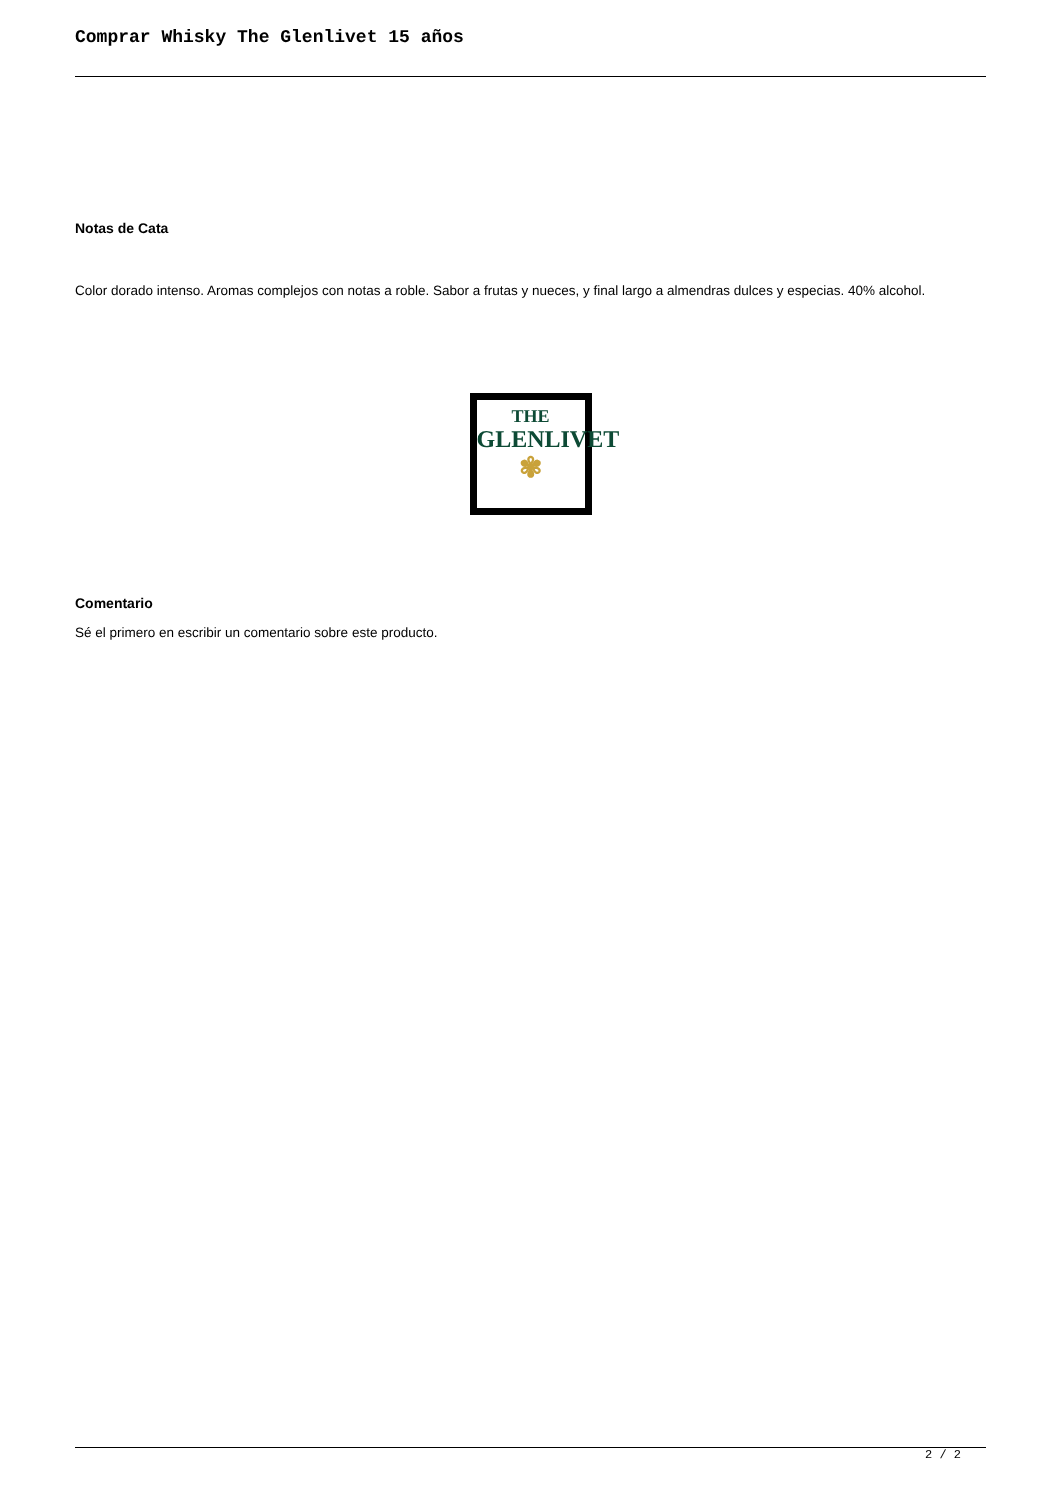Comprar Whisky The Glenlivet 15 años
Notas de Cata
Color dorado intenso. Aromas complejos con notas a roble. Sabor a frutas y nueces, y final largo a almendras dulces y especias. 40% alcohol.
THE
GLENLIVET
✾
Comentario
Sé el primero en escribir un comentario sobre este producto.
2 / 2